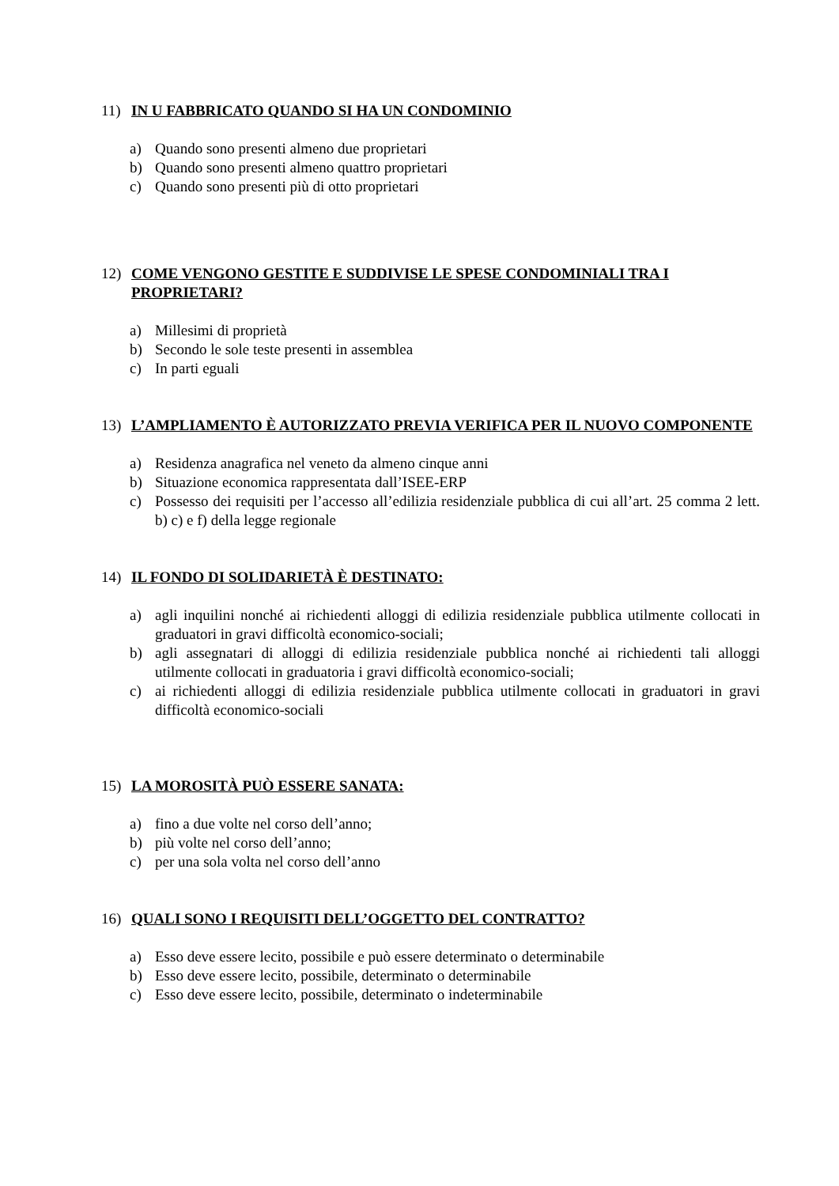11) IN U FABBRICATO QUANDO SI HA UN CONDOMINIO
a) Quando sono presenti almeno due proprietari
b) Quando sono presenti almeno quattro proprietari
c) Quando sono presenti più di otto proprietari
12) COME VENGONO GESTITE E SUDDIVISE LE SPESE CONDOMINIALI TRA I PROPRIETARI?
a) Millesimi di proprietà
b) Secondo le sole teste presenti in assemblea
c) In parti eguali
13) L’AMPLIAMENTO È AUTORIZZATO PREVIA VERIFICA PER IL NUOVO COMPONENTE
a) Residenza anagrafica nel veneto da almeno cinque anni
b) Situazione economica rappresentata dall’ISEE-ERP
c) Possesso dei requisiti per l’accesso all’edilizia residenziale pubblica di cui all’art. 25 comma 2 lett. b) c) e f) della legge regionale
14) IL FONDO DI SOLIDARIETÀ È DESTINATO:
a) agli inquilini nonché ai richiedenti alloggi di edilizia residenziale pubblica utilmente collocati in graduatori in gravi difficoltà economico-sociali;
b) agli assegnatari di alloggi di edilizia residenziale pubblica nonché ai richiedenti tali alloggi utilmente collocati in graduatoria i gravi difficoltà economico-sociali;
c) ai richiedenti alloggi di edilizia residenziale pubblica utilmente collocati in graduatori in gravi difficoltà economico-sociali
15) LA MOROSITÀ PUÒ ESSERE SANATA:
a) fino a due volte nel corso dell’anno;
b) più volte nel corso dell’anno;
c) per una sola volta nel corso dell’anno
16) QUALI SONO I REQUISITI DELL’OGGETTO DEL CONTRATTO?
a) Esso deve essere lecito, possibile e può essere determinato o determinabile
b) Esso deve essere lecito, possibile, determinato o determinabile
c) Esso deve essere lecito, possibile, determinato o indeterminabile